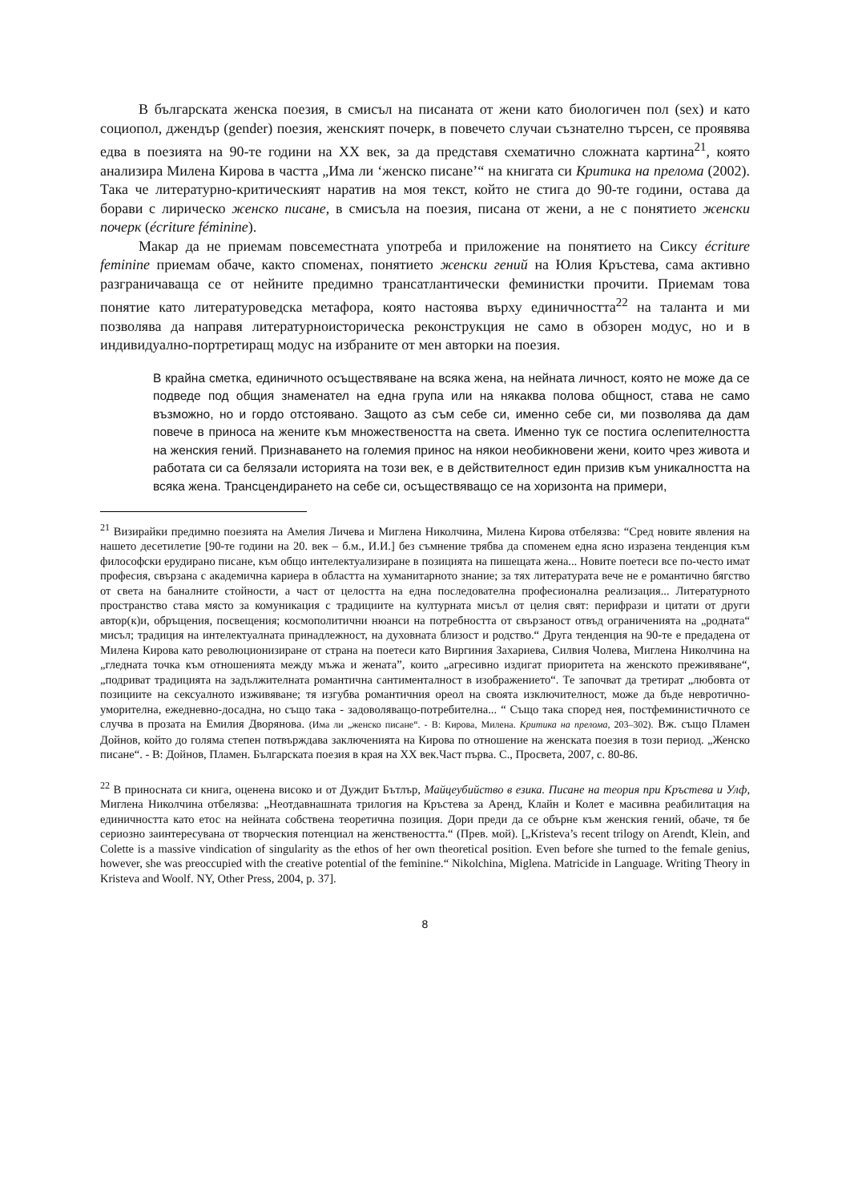В българската женска поезия, в смисъл на писаната от жени като биологичен пол (sex) и като социопол, джендър (gender) поезия, женският почерк, в повечето случаи съзнателно търсен, се проявява едва в поезията на 90-те години на ХХ век, за да представя схематично сложната картина<sup>21</sup>, която анализира Милена Кирова в частта „Има ли ‘женско писане’“ на книгата си Критика на прелома (2002). Така че литературно-критическият наратив на моя текст, който не стига до 90-те години, остава да борави с лирическо женско писане, в смисъла на поезия, писана от жени, а не с понятието женски почерк (écriture féminine).
Макар да не приемам повсеместната употреба и приложение на понятието на Сиксу écriture feminine приемам обаче, както споменах, понятието женски гений на Юлия Кръстева, сама активно разграничаваща се от нейните предимно трансатлантически феминистки прочити. Приемам това понятие като литературоведска метафора, която настоява върху единичността<sup>22</sup> на таланта и ми позволява да направя литературноисторическа реконструкция не само в обзорен модус, но и в индивидуално-портретиращ модус на избраните от мен авторки на поезия.
В крайна сметка, единичното осъществяване на всяка жена, на нейната личност, която не може да се подведе под общия знаменател на една група или на някаква полова общност, става не само възможно, но и гордо отстоявано. Защото аз съм себе си, именно себе си, ми позволява да дам повече в приноса на жените към множествеността на света. Именно тук се постига ослепителността на женския гений. Признаването на големия принос на някои необикновени жени, които чрез живота и работата си са белязали историята на този век, е в действителност един призив към уникалността на всяка жена. Трансцендирането на себе си, осъществяващо се на хоризонта на примери,
<sup>21</sup> Визирайки предимно поезията на Амелия Личева и Миглена Николчина, Милена Кирова отбелязва: “Сред новите явления на нашето десетилетие [90-те години на 20. век – б.м., И.И.] без съмнение трябва да споменем една ясно изразена тенденция към философски ерудирано писане, към общо интелектуализиране в позицията на пишещата жена... Новите поетеси все по-често имат професия, свързана с академична кариера в областта на хуманитарното знание; за тях литературата вече не е романтично бягство от света на баналните стойности, а част от целостта на една последователна професионална реализация... Литературното пространство става място за комуникация с традициите на културната мисъл от целия свят: перифрази и цитати от други автор(к)и, обръщения, посвещения; космополитични нюанси на потребността от свързаност отвъд ограниченията на „родната“ мисъл; традиция на интелектуалната принадлежност, на духовната близост и родство.“ Друга тенденция на 90-те е предадена от Милена Кирова като революционизиране от страна на поетеси като Виргиния Захариева, Силвия Чолева, Миглена Николчина на „гледната точка към отношенията между мъжа и жената”, които „агресивно издигат приоритета на женското преживяване“, „подриват традицията на задължителната романтична сантименталност в изображението“. Те започват да третират „любовта от позициите на сексуалното изживяване; тя изгубва романтичния ореол на своята изключителност, може да бъде невротично-уморителна, ежедневно-досадна, но също така - задоволяващо-потребителна... “ Също така според нея, постфеминистичното се случва в прозата на Емилия Дворянова. (Има ли „женско писане“. - В: Кирова, Милена. Критика на прелома, 203–302). Вж. също Пламен Дойнов, който до голяма степен потвърждава заключенията на Кирова по отношение на женската поезия в този период. „Женско писане“. - В: Дойнов, Пламен. Българската поезия в края на ХХ век.Част първа. С., Просвета, 2007, с. 80-86.
<sup>22</sup> В приносната си книга, оценена високо и от Дуждит Бътлър, Майцеубийство в езика. Писане на теория при Кръстева и Улф, Миглена Николчина отбелязва: „Неотдавнашната трилогия на Кръстева за Аренд, Клайн и Колет е масивна реабилитация на единичността като етос на нейната собствена теоретична позиция. Дори преди да се обърне към женския гений, обаче, тя бе сериозно заинтересувана от творческия потенциал на женствеността.“ (Прев. мой). [„Kristeva’s recent trilogy on Arendt, Klein, and Colette is a massive vindication of singularity as the ethos of her own theoretical position. Even before she turned to the female genius, however, she was preoccupied with the creative potential of the feminine.“ Nikolchina, Miglena. Matricide in Language. Writing Theory in Kristeva and Woolf. NY, Other Press, 2004, p. 37].
8